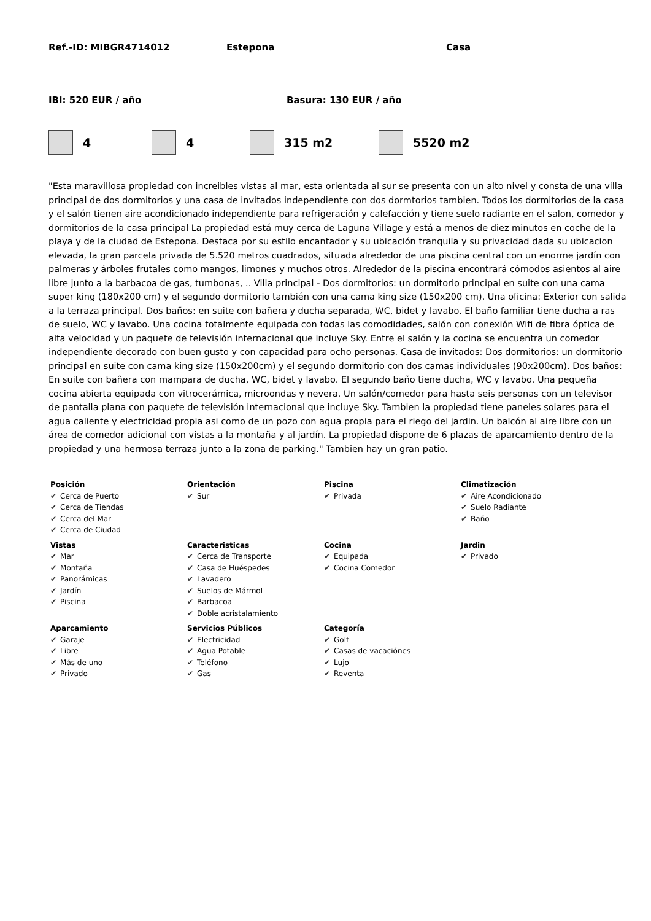Ref.-ID: MIBGR4714012 Estepona Casa
IBI: 520 EUR / año Basura: 130 EUR / año
4 4 315 m2 5520 m2
"Esta maravillosa propiedad con increibles vistas al mar, esta orientada al sur se presenta con un alto nivel y consta de una villa principal de dos dormitorios y una casa de invitados independiente con dos dormtorios tambien. Todos los dormitorios de la casa y el salón tienen aire acondicionado independiente para refrigeración y calefacción y tiene suelo radiante en el salon, comedor y dormitorios de la casa principal La propiedad está muy cerca de Laguna Village y está a menos de diez minutos en coche de la playa y de la ciudad de Estepona. Destaca por su estilo encantador y su ubicación tranquila y su privacidad dada su ubicacion elevada, la gran parcela privada de 5.520 metros cuadrados, situada alrededor de una piscina central con un enorme jardín con palmeras y árboles frutales como mangos, limones y muchos otros. Alrededor de la piscina encontrará cómodos asientos al aire libre junto a la barbacoa de gas, tumbonas, .. Villa principal - Dos dormitorios: un dormitorio principal en suite con una cama super king (180x200 cm) y el segundo dormitorio también con una cama king size (150x200 cm). Una oficina: Exterior con salida a la terraza principal. Dos baños: en suite con bañera y ducha separada, WC, bidet y lavabo. El baño familiar tiene ducha a ras de suelo, WC y lavabo. Una cocina totalmente equipada con todas las comodidades, salón con conexión Wifi de fibra óptica de alta velocidad y un paquete de televisión internacional que incluye Sky. Entre el salón y la cocina se encuentra un comedor independiente decorado con buen gusto y con capacidad para ocho personas. Casa de invitados: Dos dormitorios: un dormitorio principal en suite con cama king size (150x200cm) y el segundo dormitorio con dos camas individuales (90x200cm). Dos baños: En suite con bañera con mampara de ducha, WC, bidet y lavabo. El segundo baño tiene ducha, WC y lavabo. Una pequeña cocina abierta equipada con vitrocerámica, microondas y nevera. Un salón/comedor para hasta seis personas con un televisor de pantalla plana con paquete de televisión internacional que incluye Sky. Tambien la propiedad tiene paneles solares para el agua caliente y electricidad propia asi como de un pozo con agua propia para el riego del jardin. Un balcón al aire libre con un área de comedor adicional con vistas a la montaña y al jardín. La propiedad dispone de 6 plazas de aparcamiento dentro de la propiedad y una hermosa terraza junto a la zona de parking." Tambien hay un gran patio.
| Posición ✔ Cerca de Puerto ✔ Cerca de Tiendas ✔ Cerca del Mar ✔ Cerca de Ciudad | Orientación ✔ Sur | Piscina ✔ Privada | Climatización ✔ Aire Acondicionado ✔ Suelo Radiante ✔ Baño |
| Vistas ✔ Mar ✔ Montaña ✔ Panorámicas ✔ Jardín ✔ Piscina | Caracteristicas ✔ Cerca de Transporte ✔ Casa de Huéspedes ✔ Lavadero ✔ Suelos de Mármol ✔ Barbacoa ✔ Doble acristalamiento | Cocina ✔ Equipada ✔ Cocina Comedor | Jardin ✔ Privado |
| Aparcamiento ✔ Garaje ✔ Libre ✔ Más de uno ✔ Privado | Servicios Públicos ✔ Electricidad ✔ Agua Potable ✔ Teléfono ✔ Gas | Categoría ✔ Golf ✔ Casas de vacaciónes ✔ Lujo ✔ Reventa | |